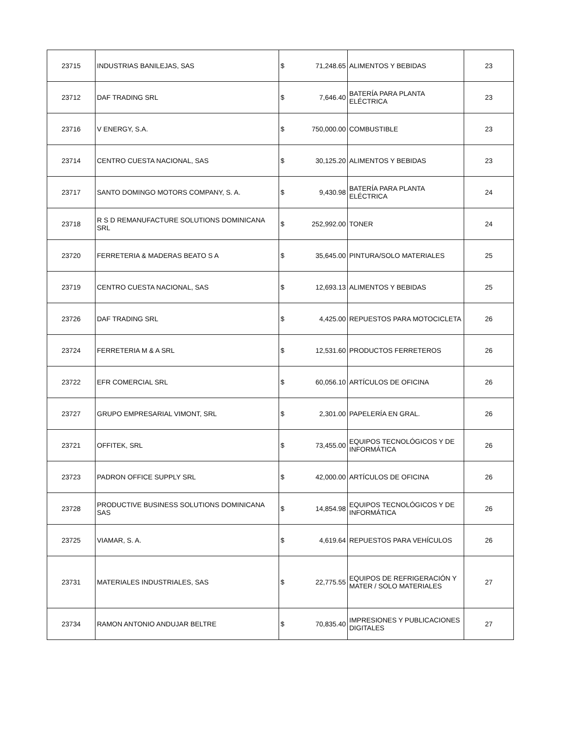| 23715 | INDUSTRIAS BANILEJAS, SAS | $ | 71,248.65 | ALIMENTOS Y BEBIDAS | 23 |
| 23712 | DAF TRADING SRL | $ | 7,646.40 | BATERÍA PARA PLANTA ELÉCTRICA | 23 |
| 23716 | V ENERGY, S.A. | $ | 750,000.00 | COMBUSTIBLE | 23 |
| 23714 | CENTRO CUESTA NACIONAL, SAS | $ | 30,125.20 | ALIMENTOS Y BEBIDAS | 23 |
| 23717 | SANTO DOMINGO MOTORS COMPANY, S. A. | $ | 9,430.98 | BATERÍA PARA PLANTA ELÉCTRICA | 24 |
| 23718 | R S D REMANUFACTURE SOLUTIONS DOMINICANA SRL | $ | 252,992.00 | TONER | 24 |
| 23720 | FERRETERIA & MADERAS BEATO S A | $ | 35,645.00 | PINTURA/SOLO MATERIALES | 25 |
| 23719 | CENTRO CUESTA NACIONAL, SAS | $ | 12,693.13 | ALIMENTOS Y BEBIDAS | 25 |
| 23726 | DAF TRADING SRL | $ | 4,425.00 | REPUESTOS PARA MOTOCICLETA | 26 |
| 23724 | FERRETERIA M & A SRL | $ | 12,531.60 | PRODUCTOS FERRETEROS | 26 |
| 23722 | EFR COMERCIAL SRL | $ | 60,056.10 | ARTÍCULOS DE OFICINA | 26 |
| 23727 | GRUPO EMPRESARIAL VIMONT, SRL | $ | 2,301.00 | PAPELERÍA EN GRAL. | 26 |
| 23721 | OFFITEK, SRL | $ | 73,455.00 | EQUIPOS TECNOLÓGICOS Y DE INFORMÁTICA | 26 |
| 23723 | PADRON OFFICE SUPPLY SRL | $ | 42,000.00 | ARTÍCULOS DE OFICINA | 26 |
| 23728 | PRODUCTIVE BUSINESS SOLUTIONS DOMINICANA SAS | $ | 14,854.98 | EQUIPOS TECNOLÓGICOS Y DE INFORMÁTICA | 26 |
| 23725 | VIAMAR, S. A. | $ | 4,619.64 | REPUESTOS PARA VEHÍCULOS | 26 |
| 23731 | MATERIALES INDUSTRIALES, SAS | $ | 22,775.55 | EQUIPOS DE REFRIGERACIÓN Y MATER / SOLO MATERIALES | 27 |
| 23734 | RAMON ANTONIO ANDUJAR BELTRE | $ | 70,835.40 | IMPRESIONES Y PUBLICACIONES DIGITALES | 27 |